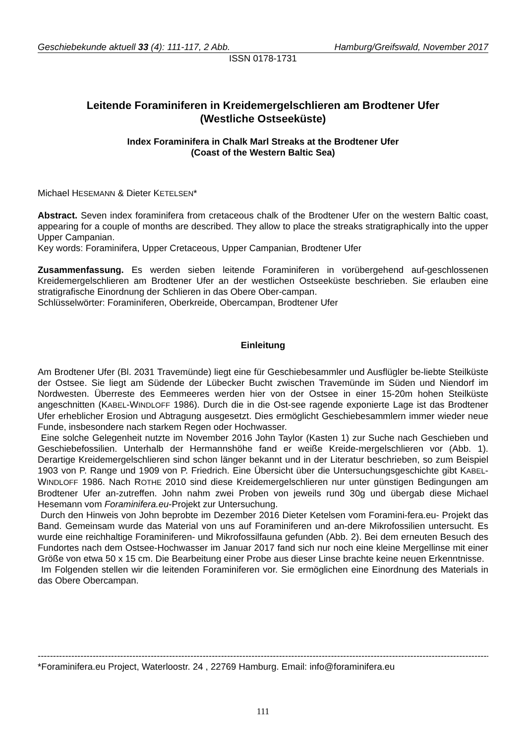Geschiebekunde aktuell 33 (4): 111-117, 2 Abb. Hamburg/Greifswald, November 2017
ISSN 0178-1731
Leitende Foraminiferen in Kreidemergelschlieren am Brodtener Ufer
(Westliche Ostseeküste)
Index Foraminifera in Chalk Marl Streaks at the Brodtener Ufer
(Coast of the Western Baltic Sea)
Michael HESEMANN & Dieter KETELSEN*
Abstract. Seven index foraminifera from cretaceous chalk of the Brodtener Ufer on the western Baltic coast, appearing for a couple of months are described. They allow to place the streaks stratigraphically into the upper Upper Campanian.
Key words: Foraminifera, Upper Cretaceous, Upper Campanian, Brodtener Ufer
Zusammenfassung. Es werden sieben leitende Foraminiferen in vorübergehend auf-geschlossenen Kreidemergelschlieren am Brodtener Ufer an der westlichen Ostseeküste beschrieben. Sie erlauben eine stratigrafische Einordnung der Schlieren in das Obere Ober-campan.
Schlüsselwörter: Foraminiferen, Oberkreide, Obercampan, Brodtener Ufer
Einleitung
Am Brodtener Ufer (Bl. 2031 Travemünde) liegt eine für Geschiebesammler und Ausflügler be-liebte Steilküste der Ostsee. Sie liegt am Südende der Lübecker Bucht zwischen Travemünde im Süden und Niendorf im Nordwesten. Überreste des Eemmeeres werden hier von der Ostsee in einer 15-20m hohen Steilküste angeschnitten (KABEL-WINDLOFF 1986). Durch die in die Ost-see ragende exponierte Lage ist das Brodtener Ufer erheblicher Erosion und Abtragung ausgesetzt. Dies ermöglicht Geschiebesammlern immer wieder neue Funde, insbesondere nach starkem Regen oder Hochwasser.
Eine solche Gelegenheit nutzte im November 2016 John Taylor (Kasten 1) zur Suche nach Geschieben und Geschiebefossilien. Unterhalb der Hermannshöhe fand er weiße Kreide-mergelschlieren vor (Abb. 1). Derartige Kreidemergelschlieren sind schon länger bekannt und in der Literatur beschrieben, so zum Beispiel 1903 von P. Range und 1909 von P. Friedrich. Eine Übersicht über die Untersuchungsgeschichte gibt KABEL-WINDLOFF 1986. Nach ROTHE 2010 sind diese Kreidemergelschlieren nur unter günstigen Bedingungen am Brodtener Ufer an-zutreffen. John nahm zwei Proben von jeweils rund 30g und übergab diese Michael Hesemann vom Foraminifera.eu-Projekt zur Untersuchung.
Durch den Hinweis von John beprobte im Dezember 2016 Dieter Ketelsen vom Foramini-fera.eu- Projekt das Band. Gemeinsam wurde das Material von uns auf Foraminiferen und an-dere Mikrofossilien untersucht. Es wurde eine reichhaltige Foraminiferen- und Mikrofossilfauna gefunden (Abb. 2). Bei dem erneuten Besuch des Fundortes nach dem Ostsee-Hochwasser im Januar 2017 fand sich nur noch eine kleine Mergellinse mit einer Größe von etwa 50 x 15 cm. Die Bearbeitung einer Probe aus dieser Linse brachte keine neuen Erkenntnisse.
Im Folgenden stellen wir die leitenden Foraminiferen vor. Sie ermöglichen eine Einordnung des Materials in das Obere Obercampan.
------------------------------------------------------------------------------------------------------------------------------------------------------
*Foraminifera.eu Project, Waterloostr. 24 , 22769 Hamburg. Email: info@foraminifera.eu
111